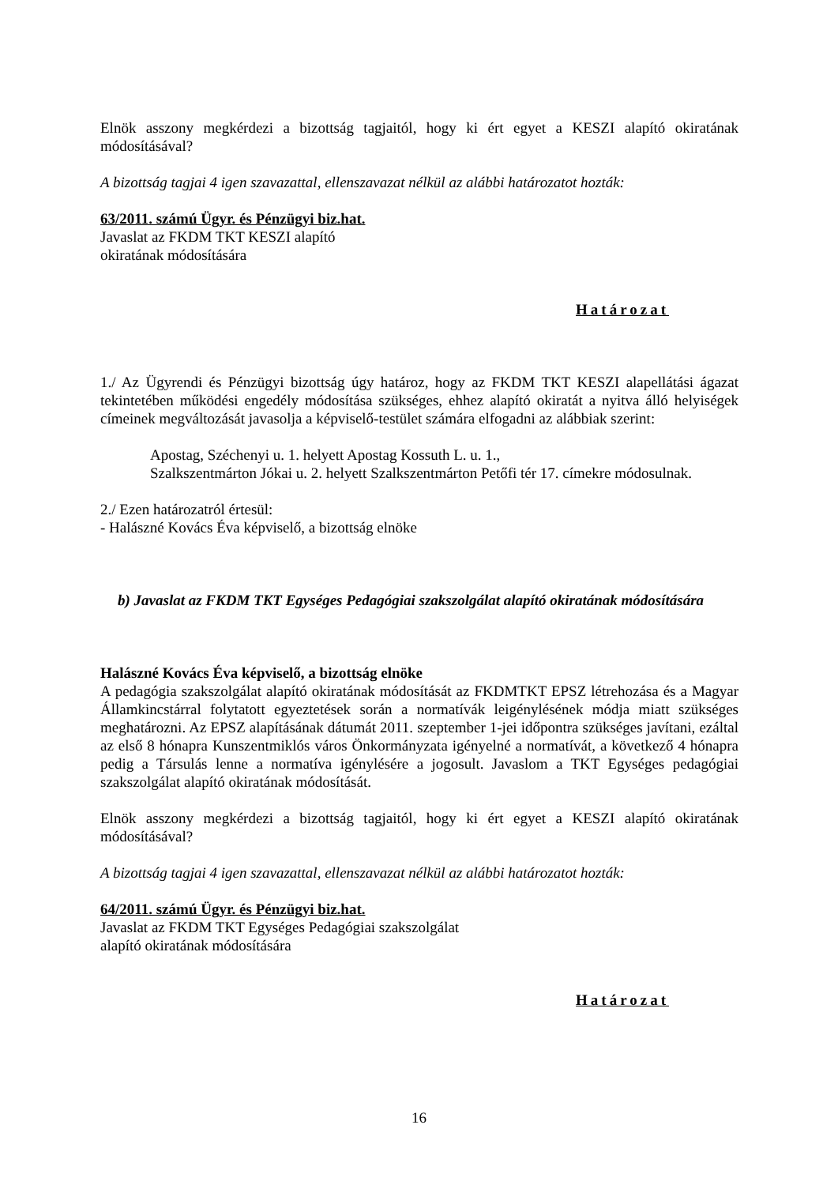Elnök asszony megkérdezi a bizottság tagjaitól, hogy ki ért egyet a KESZI alapító okiratának módosításával?
A bizottság tagjai 4 igen szavazattal, ellenszavazat nélkül az alábbi határozatot hozták:
63/2011. számú Ügyr. és Pénzügyi biz.hat.
Javaslat az FKDM TKT KESZI alapító
okiratának módosítására
Határozat
1./ Az Ügyrendi és Pénzügyi bizottság úgy határoz, hogy az FKDM TKT KESZI alapellátási ágazat tekintetében működési engedély módosítása szükséges, ehhez alapító okiratát a nyitva álló helyiségek címeinek megváltozását javasolja a képviselő-testület számára elfogadni az alábbiak szerint:
Apostag, Széchenyi u. 1. helyett Apostag Kossuth L. u. 1.,
Szalkszentmárton Jókai u. 2. helyett Szalkszentmárton Petőfi tér 17. címekre módosulnak.
2./ Ezen határozatról értesül:
- Halászné Kovács Éva képviselő, a bizottság elnöke
b) Javaslat az FKDM TKT Egységes Pedagógiai szakszolgálat alapító okiratának módosítására
Halászné Kovács Éva képviselő, a bizottság elnöke
A pedagógia szakszolgálat alapító okiratának módosítását az FKDMTKT EPSZ létrehozása és a Magyar Államkincstárral folytatott egyeztetések során a normatívák leigénylésének módja miatt szükséges meghatározni. Az EPSZ alapításának dátumát 2011. szeptember 1-jei időpontra szükséges javítani, ezáltal az első 8 hónapra Kunszentmiklós város Önkormányzata igényelné a normatívát, a következő 4 hónapra pedig a Társulás lenne a normatíva igénylésére a jogosult. Javaslom a TKT Egységes pedagógiai szakszolgálat alapító okiratának módosítását.
Elnök asszony megkérdezi a bizottság tagjaitól, hogy ki ért egyet a KESZI alapító okiratának módosításával?
A bizottság tagjai 4 igen szavazattal, ellenszavazat nélkül az alábbi határozatot hozták:
64/2011. számú Ügyr. és Pénzügyi biz.hat.
Javaslat az FKDM TKT Egységes Pedagógiai szakszolgálat
alapító okiratának módosítására
Határozat
16